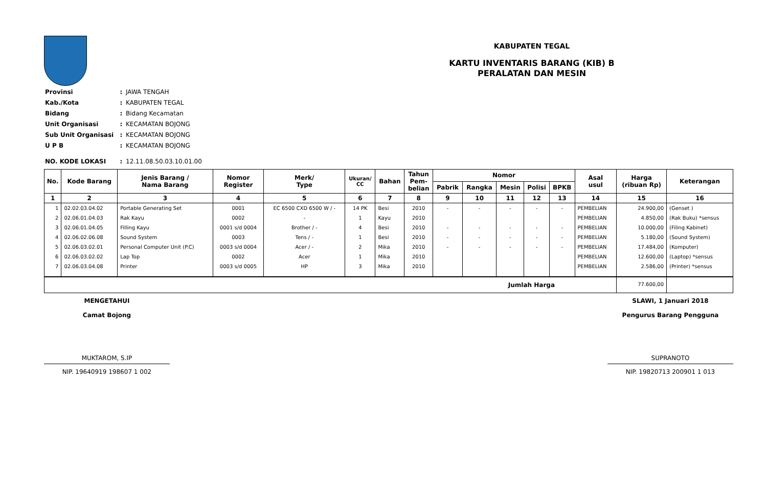KABUPATEN TEGAL
KARTU INVENTARIS BARANG (KIB) B
PERALATAN DAN MESIN
| Provinsi | : | JAWA TENGAH |
| Kab./Kota | : | KABUPATEN TEGAL |
| Bidang | : | Bidang Kecamatan |
| Unit Organisasi | : | KECAMATAN BOJONG |
| Sub Unit Organisasi | : | KECAMATAN BOJONG |
| U P B | : | KECAMATAN BOJONG |
| NO. KODE LOKASI | : | 12.11.08.50.03.10.01.00 |
| No. | Kode Barang | Jenis Barang / Nama Barang | Nomor Register | Merk/ Type | Ukuran/ CC | Bahan | Tahun Pem- belian | Nomor | | | | | Asal usul | Harga (ribuan Rp) | Keterangan |
| --- | --- | --- | --- | --- | --- | --- | --- | --- | --- | --- | --- | --- | --- | --- | --- |
| | | | | | | | | Pabrik | Rangka | Mesin | Polisi | BPKB | | | |
| 1 | 2 | 3 | 4 | 5 | 6 | 7 | 8 | 9 | 10 | 11 | 12 | 13 | 14 | 15 | 16 |
| 1 | 02.02.03.04.02 | Portable Generating Set | 0001 | EC 6500 CXD 6500 W / - | 14 PK | Besi | 2010 | - | - | - | - | - | PEMBELIAN | 24.900,00 | (Genset ) |
| 2 | 02.06.01.04.03 | Rak Kayu | 0002 | - | 1 | Kayu | 2010 | | | | | | PEMBELIAN | 4.850,00 | (Rak Buku) *sensus |
| 3 | 02.06.01.04.05 | Filling Kayu | 0001 s/d 0004 | Brother / - | 4 | Besi | 2010 | - | - | - | - | - | PEMBELIAN | 10.000,00 | (Filing Kabinet) |
| 4 | 02.06.02.06.08 | Sound System | 0003 | Tens / - | 1 | Besi | 2010 | - | - | - | - | - | PEMBELIAN | 5.180,00 | (Sound System) |
| 5 | 02.06.03.02.01 | Personal Computer Unit (P.C) | 0003 s/d 0004 | Acer / - | 2 | Mika | 2010 | - | - | - | - | - | PEMBELIAN | 17.484,00 | (Komputer) |
| 6 | 02.06.03.02.02 | Lap Top | 0002 | Acer | 1 | Mika | 2010 | | | | | | PEMBELIAN | 12.600,00 | (Laptop) *sensus |
| 7 | 02.06.03.04.08 | Printer | 0003 s/d 0005 | HP | 3 | Mika | 2010 | | | | | | PEMBELIAN | 2.586,00 | (Printer) *sensus |
| Jumlah Harga | | | | | | | | | | | | | | 77.600,00 | |
MENGETAHUI
Camat Bojong
MUKTAROM, S.IP
NIP. 19640919 198607 1 002
SLAWI, 1 Januari 2018
Pengurus Barang Pengguna
SUPRANOTO
NIP. 19820713 200901 1 013